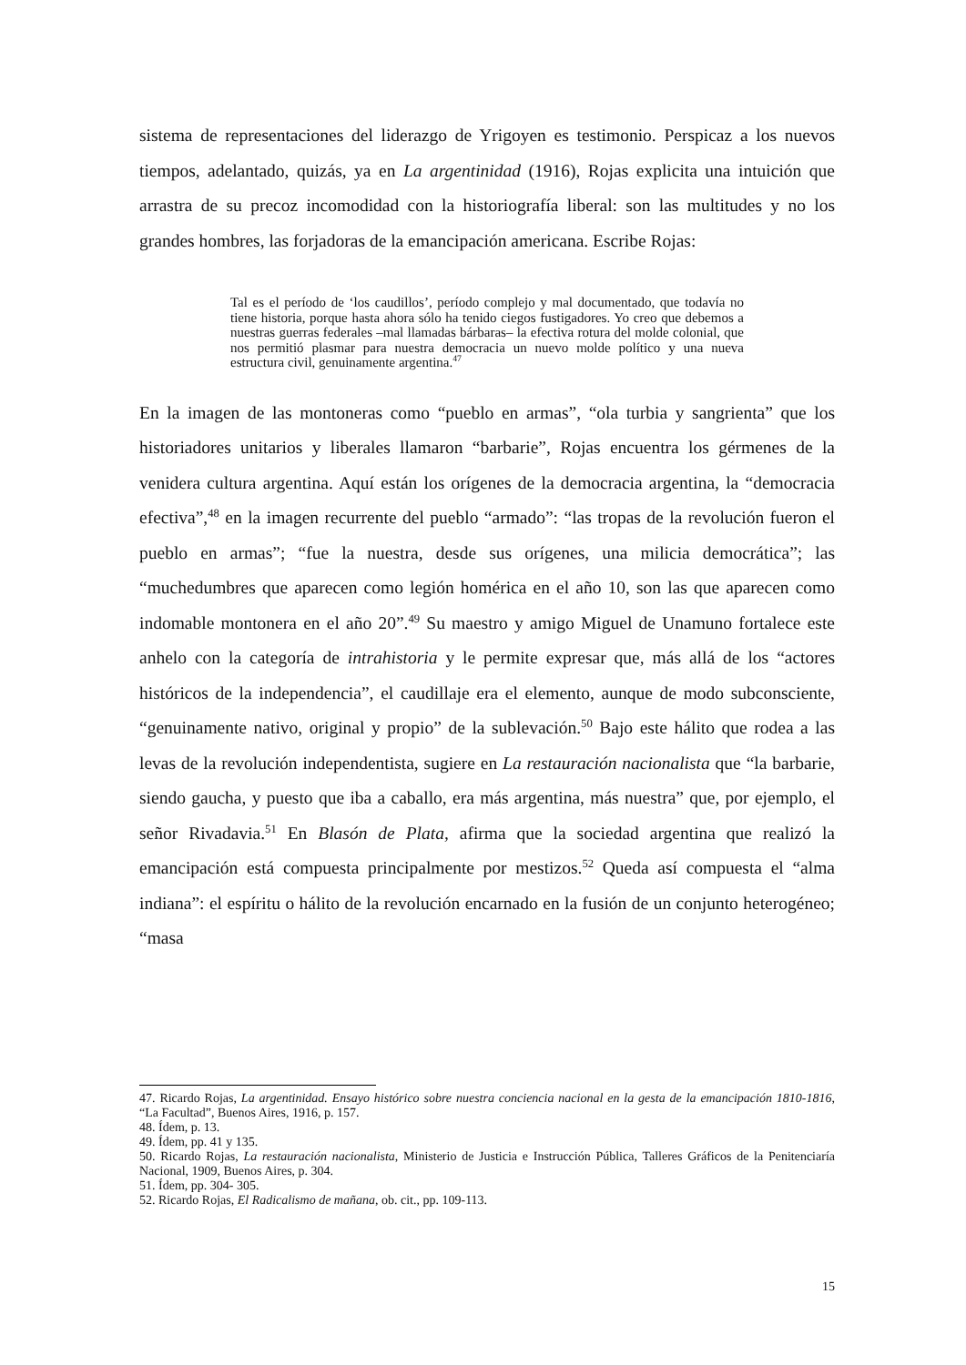sistema de representaciones del liderazgo de Yrigoyen es testimonio. Perspicaz a los nuevos tiempos, adelantado, quizás, ya en La argentinidad (1916), Rojas explicita una intuición que arrastra de su precoz incomodidad con la historiografía liberal: son las multitudes y no los grandes hombres, las forjadoras de la emancipación americana. Escribe Rojas:
Tal es el período de ‘los caudillos’, período complejo y mal documentado, que todavía no tiene historia, porque hasta ahora sólo ha tenido ciegos fustigadores. Yo creo que debemos a nuestras guerras federales –mal llamadas bárbaras– la efectiva rotura del molde colonial, que nos permitió plasmar para nuestra democracia un nuevo molde político y una nueva estructura civil, genuinamente argentina.<sup>47</sup>
En la imagen de las montoneras como “pueblo en armas”, “ola turbia y sangrienta” que los historiadores unitarios y liberales llamaron “barbarie”, Rojas encuentra los gérmenes de la venidera cultura argentina. Aquí están los orígenes de la democracia argentina, la “democracia efectiva”,<sup>48</sup> en la imagen recurrente del pueblo “armado”: “las tropas de la revolución fueron el pueblo en armas”; “fue la nuestra, desde sus orígenes, una milicia democrática”; las “muchedumbres que aparecen como legión homérica en el año 10, son las que aparecen como indomable montonera en el año 20”.<sup>49</sup> Su maestro y amigo Miguel de Unamuno fortalece este anhelo con la categoría de intrahistoria y le permite expresar que, más allá de los “actores históricos de la independencia”, el caudillaje era el elemento, aunque de modo subconsciente, “genuinamente nativo, original y propio” de la sublevación.<sup>50</sup> Bajo este hálito que rodea a las levas de la revolución independentista, sugiere en La restauración nacionalista que “la barbarie, siendo gaucha, y puesto que iba a caballo, era más argentina, más nuestra” que, por ejemplo, el señor Rivadavia.<sup>51</sup> En Blasón de Plata, afirma que la sociedad argentina que realizó la emancipación está compuesta principalmente por mestizos.<sup>52</sup> Queda así compuesta el “alma indiana”: el espíritu o hálito de la revolución encarnado en la fusión de un conjunto heterogéneo; “masa
47. Ricardo Rojas, La argentinidad. Ensayo histórico sobre nuestra conciencia nacional en la gesta de la emancipación 1810-1816, “La Facultad”, Buenos Aires, 1916, p. 157.
48. Ídem, p. 13.
49. Ídem, pp. 41 y 135.
50. Ricardo Rojas, La restauración nacionalista, Ministerio de Justicia e Instrucción Pública, Talleres Gráficos de la Penitenciaría Nacional, 1909, Buenos Aires, p. 304.
51. Ídem, pp. 304- 305.
52. Ricardo Rojas, El Radicalismo de mañana, ob. cit., pp. 109-113.
15